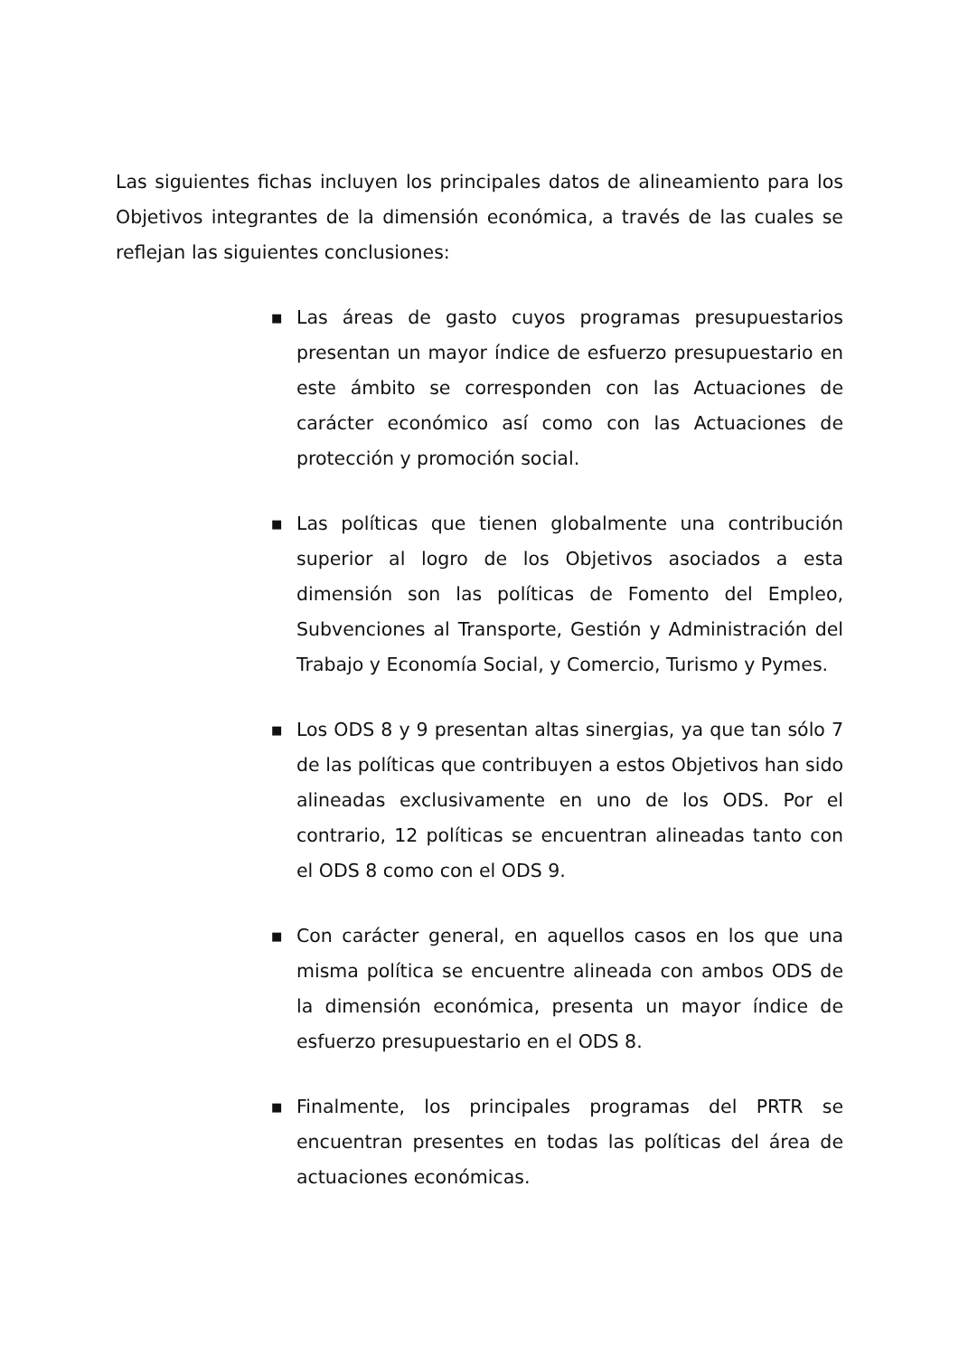Las siguientes fichas incluyen los principales datos de alineamiento para los Objetivos integrantes de la dimensión económica, a través de las cuales se reflejan las siguientes conclusiones:
■ Las áreas de gasto cuyos programas presupuestarios presentan un mayor índice de esfuerzo presupuestario en este ámbito se corresponden con las Actuaciones de carácter económico así como con las Actuaciones de protección y promoción social.
■ Las políticas que tienen globalmente una contribución superior al logro de los Objetivos asociados a esta dimensión son las políticas de Fomento del Empleo, Subvenciones al Transporte, Gestión y Administración del Trabajo y Economía Social, y Comercio, Turismo y Pymes.
■ Los ODS 8 y 9 presentan altas sinergias, ya que tan sólo 7 de las políticas que contribuyen a estos Objetivos han sido alineadas exclusivamente en uno de los ODS. Por el contrario, 12 políticas se encuentran alineadas tanto con el ODS 8 como con el ODS 9.
■ Con carácter general, en aquellos casos en los que una misma política se encuentre alineada con ambos ODS de la dimensión económica, presenta un mayor índice de esfuerzo presupuestario en el ODS 8.
■ Finalmente, los principales programas del PRTR se encuentran presentes en todas las políticas del área de actuaciones económicas.